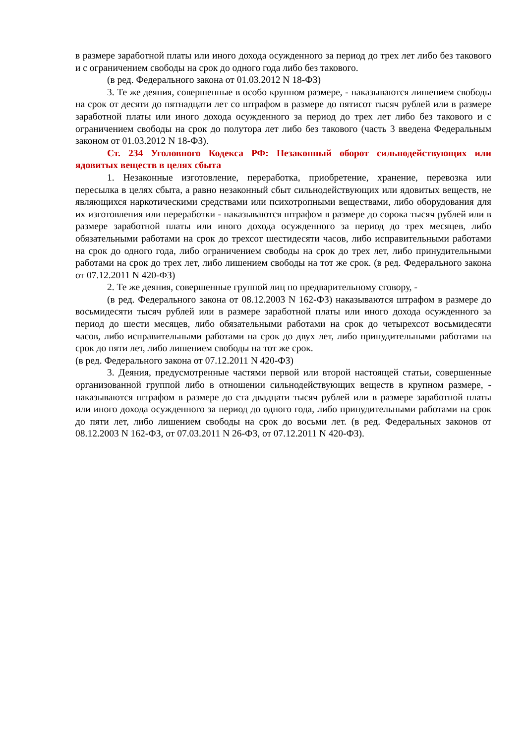в размере заработной платы или иного дохода осужденного за период до трех лет либо без такового и с ограничением свободы на срок до одного года либо без такового.
(в ред. Федерального закона от 01.03.2012 N 18-ФЗ)
3. Те же деяния, совершенные в особо крупном размере, - наказываются лишением свободы на срок от десяти до пятнадцати лет со штрафом в размере до пятисот тысяч рублей или в размере заработной платы или иного дохода осужденного за период до трех лет либо без такового и с ограничением свободы на срок до полутора лет либо без такового (часть 3 введена Федеральным законом от 01.03.2012 N 18-ФЗ).
Ст. 234 Уголовного Кодекса РФ: Незаконный оборот сильнодействующих или ядовитых веществ в целях сбыта
1. Незаконные изготовление, переработка, приобретение, хранение, перевозка или пересылка в целях сбыта, а равно незаконный сбыт сильнодействующих или ядовитых веществ, не являющихся наркотическими средствами или психотропными веществами, либо оборудования для их изготовления или переработки - наказываются штрафом в размере до сорока тысяч рублей или в размере заработной платы или иного дохода осужденного за период до трех месяцев, либо обязательными работами на срок до трехсот шестидесяти часов, либо исправительными работами на срок до одного года, либо ограничением свободы на срок до трех лет, либо принудительными работами на срок до трех лет, либо лишением свободы на тот же срок. (в ред. Федерального закона от 07.12.2011 N 420-ФЗ)
2. Те же деяния, совершенные группой лиц по предварительному сговору, -
(в ред. Федерального закона от 08.12.2003 N 162-ФЗ) наказываются штрафом в размере до восьмидесяти тысяч рублей или в размере заработной платы или иного дохода осужденного за период до шести месяцев, либо обязательными работами на срок до четырехсот восьмидесяти часов, либо исправительными работами на срок до двух лет, либо принудительными работами на срок до пяти лет, либо лишением свободы на тот же срок.
(в ред. Федерального закона от 07.12.2011 N 420-ФЗ)
3. Деяния, предусмотренные частями первой или второй настоящей статьи, совершенные организованной группой либо в отношении сильнодействующих веществ в крупном размере, - наказываются штрафом в размере до ста двадцати тысяч рублей или в размере заработной платы или иного дохода осужденного за период до одного года, либо принудительными работами на срок до пяти лет, либо лишением свободы на срок до восьми лет. (в ред. Федеральных законов от 08.12.2003 N 162-ФЗ, от 07.03.2011 N 26-ФЗ, от 07.12.2011 N 420-ФЗ).